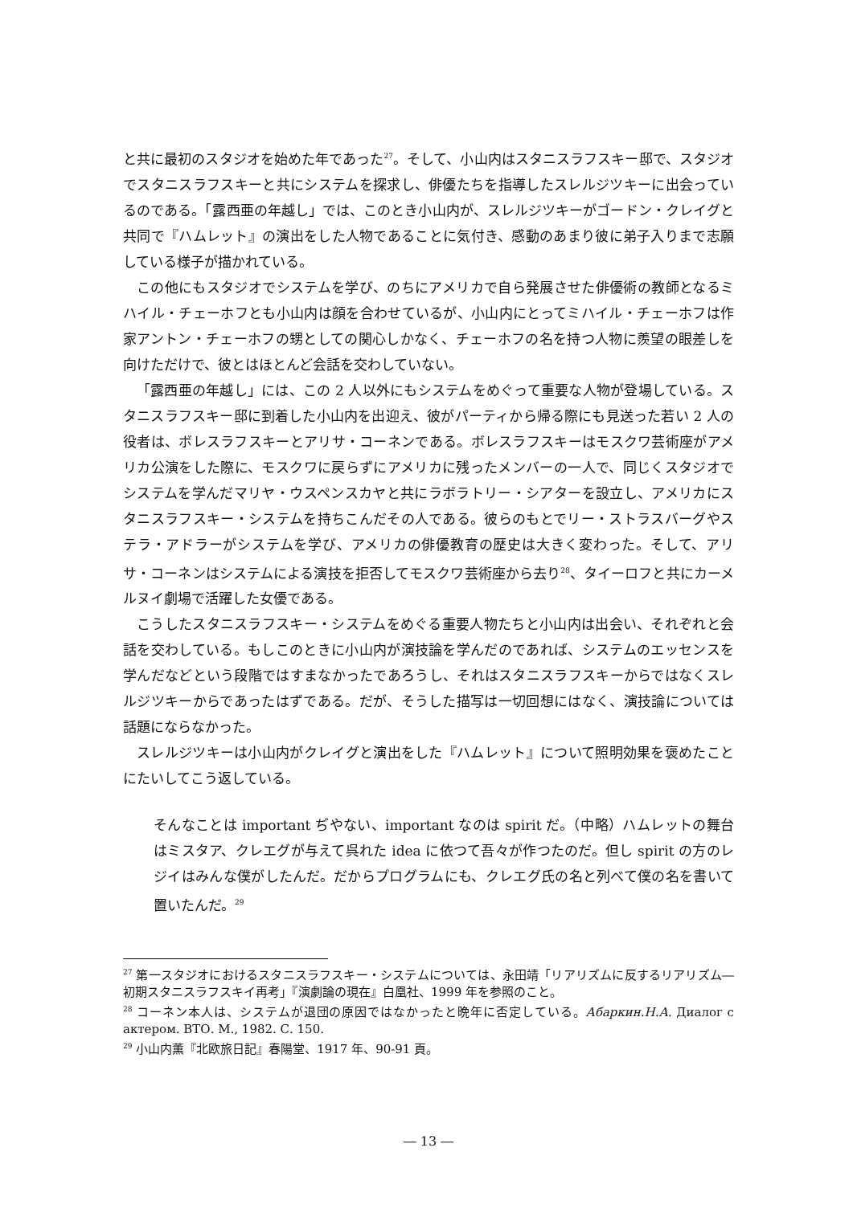と共に最初のスタジオを始めた年であった<sup>27</sup>。そして、小山内はスタニスラフスキー邸で、スタジオでスタニスラフスキーと共にシステムを探求し、俳優たちを指導したスレルジツキーに出会っているのである。「露西亜の年越し」では、このとき小山内が、スレルジツキーがゴードン・クレイグと共同で『ハムレット』の演出をした人物であることに気付き、感動のあまり彼に弟子入りまで志願している様子が描かれている。
この他にもスタジオでシステムを学び、のちにアメリカで自ら発展させた俳優術の教師となるミハイル・チェーホフとも小山内は顔を合わせているが、小山内にとってミハイル・チェーホフは作家アントン・チェーホフの甥としての関心しかなく、チェーホフの名を持つ人物に羨望の眼差しを向けただけで、彼とはほとんど会話を交わしていない。
「露西亜の年越し」には、この 2 人以外にもシステムをめぐって重要な人物が登場している。スタニスラフスキー邸に到着した小山内を出迎え、彼がパーティから帰る際にも見送った若い 2 人の役者は、ボレスラフスキーとアリサ・コーネンである。ボレスラフスキーはモスクワ芸術座がアメリカ公演をした際に、モスクワに戻らずにアメリカに残ったメンバーの一人で、同じくスタジオでシステムを学んだマリヤ・ウスペンスカヤと共にラボラトリー・シアターを設立し、アメリカにスタニスラフスキー・システムを持ちこんだその人である。彼らのもとでリー・ストラスバーグやステラ・アドラーがシステムを学び、アメリカの俳優教育の歴史は大きく変わった。そして、アリサ・コーネンはシステムによる演技を拒否してモスクワ芸術座から去り<sup>28</sup>、タイーロフと共にカーメルヌイ劇場で活躍した女優である。
こうしたスタニスラフスキー・システムをめぐる重要人物たちと小山内は出会い、それぞれと会話を交わしている。もしこのときに小山内が演技論を学んだのであれば、システムのエッセンスを学んだなどという段階ではすまなかったであろうし、それはスタニスラフスキーからではなくスレルジツキーからであったはずである。だが、そうした描写は一切回想にはなく、演技論については話題にならなかった。
スレルジツキーは小山内がクレイグと演出をした『ハムレット』について照明効果を褒めたことにたいしてこう返している。
そんなことは important ぢやない、important なのは spirit だ。（中略）ハムレットの舞台はミスタア、クレエグが与えて呉れた idea に依つて吾々が作つたのだ。但し spirit の方のレジイはみんな僕がしたんだ。だからプログラムにも、クレエグ氏の名と列べて僕の名を書いて置いたんだ。<sup>29</sup>
<sup>27</sup> 第一スタジオにおけるスタニスラフスキー・システムについては、永田靖「リアリズムに反するリアリズム―初期スタニスラフスキイ再考」『演劇論の現在』白凰社、1999 年を参照のこと。
<sup>28</sup> コーネン本人は、システムが退団の原因ではなかったと晩年に否定している。Абаркин.Н.А. Диалог с актером. ВТО. М., 1982. С. 150.
<sup>29</sup> 小山内薫『北欧旅日記』春陽堂、1917 年、90-91 頁。
― 13 ―